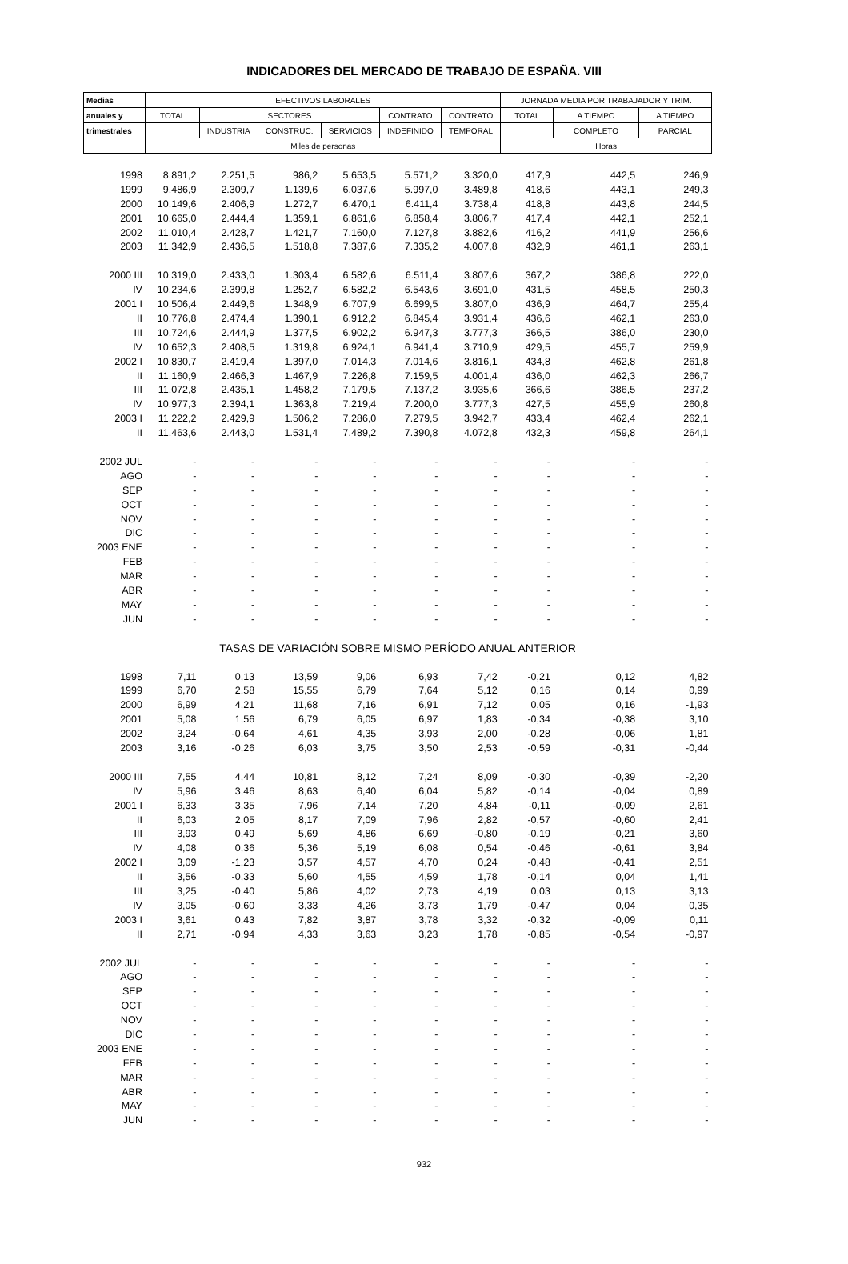INDICADORES DEL MERCADO DE TRABAJO DE ESPAÑA. VIII
| Medias | EFECTIVOS LABORALES | | | | | | JORNADA MEDIA POR TRABAJADOR Y TRIM. | | |
| --- | --- | --- | --- | --- | --- | --- | --- | --- | --- |
| anuales y | TOTAL | SECTORES | | | CONTRATO | CONTRATO | TOTAL | A TIEMPO | A TIEMPO |
| trimestrales | | INDUSTRIA | CONSTRUC. | SERVICIOS | INDEFINIDO | TEMPORAL | | COMPLETO | PARCIAL |
| | Miles de personas | | | | | | Horas | | |
| 1998 | 8.891,2 | 2.251,5 | 986,2 | 5.653,5 | 5.571,2 | 3.320,0 | 417,9 | 442,5 | 246,9 |
| 1999 | 9.486,9 | 2.309,7 | 1.139,6 | 6.037,6 | 5.997,0 | 3.489,8 | 418,6 | 443,1 | 249,3 |
| 2000 | 10.149,6 | 2.406,9 | 1.272,7 | 6.470,1 | 6.411,4 | 3.738,4 | 418,8 | 443,8 | 244,5 |
| 2001 | 10.665,0 | 2.444,4 | 1.359,1 | 6.861,6 | 6.858,4 | 3.806,7 | 417,4 | 442,1 | 252,1 |
| 2002 | 11.010,4 | 2.428,7 | 1.421,7 | 7.160,0 | 7.127,8 | 3.882,6 | 416,2 | 441,9 | 256,6 |
| 2003 | 11.342,9 | 2.436,5 | 1.518,8 | 7.387,6 | 7.335,2 | 4.007,8 | 432,9 | 461,1 | 263,1 |
| 2000 III | 10.319,0 | 2.433,0 | 1.303,4 | 6.582,6 | 6.511,4 | 3.807,6 | 367,2 | 386,8 | 222,0 |
| IV | 10.234,6 | 2.399,8 | 1.252,7 | 6.582,2 | 6.543,6 | 3.691,0 | 431,5 | 458,5 | 250,3 |
| 2001 I | 10.506,4 | 2.449,6 | 1.348,9 | 6.707,9 | 6.699,5 | 3.807,0 | 436,9 | 464,7 | 255,4 |
| II | 10.776,8 | 2.474,4 | 1.390,1 | 6.912,2 | 6.845,4 | 3.931,4 | 436,6 | 462,1 | 263,0 |
| III | 10.724,6 | 2.444,9 | 1.377,5 | 6.902,2 | 6.947,3 | 3.777,3 | 366,5 | 386,0 | 230,0 |
| IV | 10.652,3 | 2.408,5 | 1.319,8 | 6.924,1 | 6.941,4 | 3.710,9 | 429,5 | 455,7 | 259,9 |
| 2002 I | 10.830,7 | 2.419,4 | 1.397,0 | 7.014,3 | 7.014,6 | 3.816,1 | 434,8 | 462,8 | 261,8 |
| II | 11.160,9 | 2.466,3 | 1.467,9 | 7.226,8 | 7.159,5 | 4.001,4 | 436,0 | 462,3 | 266,7 |
| III | 11.072,8 | 2.435,1 | 1.458,2 | 7.179,5 | 7.137,2 | 3.935,6 | 366,6 | 386,5 | 237,2 |
| IV | 10.977,3 | 2.394,1 | 1.363,8 | 7.219,4 | 7.200,0 | 3.777,3 | 427,5 | 455,9 | 260,8 |
| 2003 I | 11.222,2 | 2.429,9 | 1.506,2 | 7.286,0 | 7.279,5 | 3.942,7 | 433,4 | 462,4 | 262,1 |
| II | 11.463,6 | 2.443,0 | 1.531,4 | 7.489,2 | 7.390,8 | 4.072,8 | 432,3 | 459,8 | 264,1 |
| 2002 JUL | - | - | - | - | - | - | - | - | - |
| AGO | - | - | - | - | - | - | - | - | - |
| SEP | - | - | - | - | - | - | - | - | - |
| OCT | - | - | - | - | - | - | - | - | - |
| NOV | - | - | - | - | - | - | - | - | - |
| DIC | - | - | - | - | - | - | - | - | - |
| 2003 ENE | - | - | - | - | - | - | - | - | - |
| FEB | - | - | - | - | - | - | - | - | - |
| MAR | - | - | - | - | - | - | - | - | - |
| ABR | - | - | - | - | - | - | - | - | - |
| MAY | - | - | - | - | - | - | - | - | - |
| JUN | - | - | - | - | - | - | - | - | - |
| TASAS DE VARIACIÓN SOBRE MISMO PERÍODO ANUAL ANTERIOR | | | | | | | | | |
| 1998 | 7,11 | 0,13 | 13,59 | 9,06 | 6,93 | 7,42 | -0,21 | 0,12 | 4,82 |
| 1999 | 6,70 | 2,58 | 15,55 | 6,79 | 7,64 | 5,12 | 0,16 | 0,14 | 0,99 |
| 2000 | 6,99 | 4,21 | 11,68 | 7,16 | 6,91 | 7,12 | 0,05 | 0,16 | -1,93 |
| 2001 | 5,08 | 1,56 | 6,79 | 6,05 | 6,97 | 1,83 | -0,34 | -0,38 | 3,10 |
| 2002 | 3,24 | -0,64 | 4,61 | 4,35 | 3,93 | 2,00 | -0,28 | -0,06 | 1,81 |
| 2003 | 3,16 | -0,26 | 6,03 | 3,75 | 3,50 | 2,53 | -0,59 | -0,31 | -0,44 |
| 2000 III | 7,55 | 4,44 | 10,81 | 8,12 | 7,24 | 8,09 | -0,30 | -0,39 | -2,20 |
| IV | 5,96 | 3,46 | 8,63 | 6,40 | 6,04 | 5,82 | -0,14 | -0,04 | 0,89 |
| 2001 I | 6,33 | 3,35 | 7,96 | 7,14 | 7,20 | 4,84 | -0,11 | -0,09 | 2,61 |
| II | 6,03 | 2,05 | 8,17 | 7,09 | 7,96 | 2,82 | -0,57 | -0,60 | 2,41 |
| III | 3,93 | 0,49 | 5,69 | 4,86 | 6,69 | -0,80 | -0,19 | -0,21 | 3,60 |
| IV | 4,08 | 0,36 | 5,36 | 5,19 | 6,08 | 0,54 | -0,46 | -0,61 | 3,84 |
| 2002 I | 3,09 | -1,23 | 3,57 | 4,57 | 4,70 | 0,24 | -0,48 | -0,41 | 2,51 |
| II | 3,56 | -0,33 | 5,60 | 4,55 | 4,59 | 1,78 | -0,14 | 0,04 | 1,41 |
| III | 3,25 | -0,40 | 5,86 | 4,02 | 2,73 | 4,19 | 0,03 | 0,13 | 3,13 |
| IV | 3,05 | -0,60 | 3,33 | 4,26 | 3,73 | 1,79 | -0,47 | 0,04 | 0,35 |
| 2003 I | 3,61 | 0,43 | 7,82 | 3,87 | 3,78 | 3,32 | -0,32 | -0,09 | 0,11 |
| II | 2,71 | -0,94 | 4,33 | 3,63 | 3,23 | 1,78 | -0,85 | -0,54 | -0,97 |
| 2002 JUL | - | - | - | - | - | - | - | - | - |
| AGO | - | - | - | - | - | - | - | - | - |
| SEP | - | - | - | - | - | - | - | - | - |
| OCT | - | - | - | - | - | - | - | - | - |
| NOV | - | - | - | - | - | - | - | - | - |
| DIC | - | - | - | - | - | - | - | - | - |
| 2003 ENE | - | - | - | - | - | - | - | - | - |
| FEB | - | - | - | - | - | - | - | - | - |
| MAR | - | - | - | - | - | - | - | - | - |
| ABR | - | - | - | - | - | - | - | - | - |
| MAY | - | - | - | - | - | - | - | - | - |
| JUN | - | - | - | - | - | - | - | - | - |
932